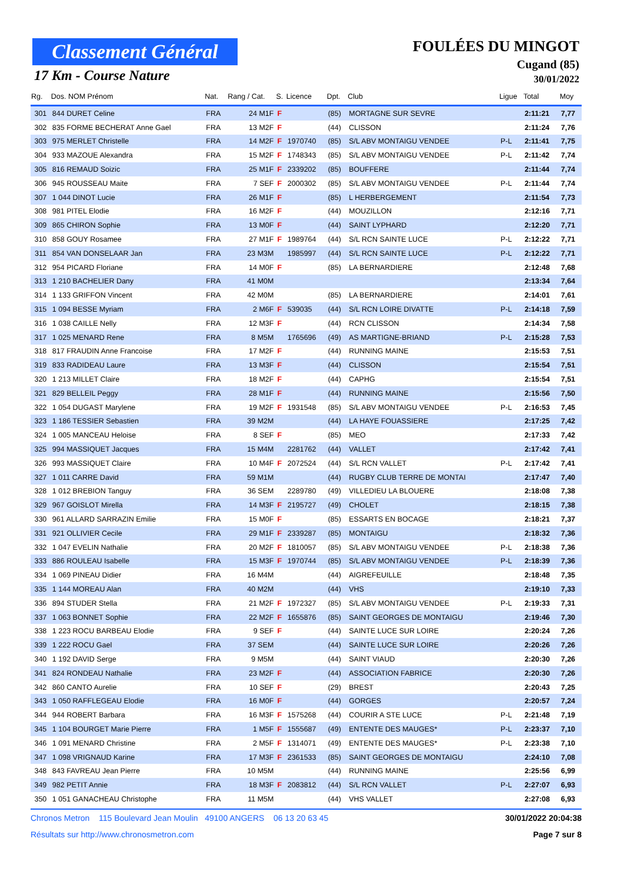Classement Général
17 Km - Course Nature
FOULÉES DU MINGOT
Cugand (85)
30/01/2022
| Rg. | Dos. NOM Prénom | Nat. | Rang / Cat. | S. | Licence | Dpt. | Club | Ligue | Total | Moy |
| --- | --- | --- | --- | --- | --- | --- | --- | --- | --- | --- |
| 301 | 844 DURET Celine | FRA | 24 M1F | F | | (85) | MORTAGNE SUR SEVRE | | 2:11:21 | 7,77 |
| 302 | 835 FORME BECHERAT Anne Gael | FRA | 13 M2F | F | | (44) | CLISSON | | 2:11:24 | 7,76 |
| 303 | 975 MERLET Christelle | FRA | 14 M2F | F | 1970740 | (85) | S/L ABV MONTAIGU VENDEE | P-L | 2:11:41 | 7,75 |
| 304 | 933 MAZOUE Alexandra | FRA | 15 M2F | F | 1748343 | (85) | S/L ABV MONTAIGU VENDEE | P-L | 2:11:42 | 7,74 |
| 305 | 816 REMAUD Soizic | FRA | 25 M1F | F | 2339202 | (85) | BOUFFERE | | 2:11:44 | 7,74 |
| 306 | 945 ROUSSEAU Maite | FRA | 7 SEF | F | 2000302 | (85) | S/L ABV MONTAIGU VENDEE | P-L | 2:11:44 | 7,74 |
| 307 | 1 044 DINOT Lucie | FRA | 26 M1F | F | | (85) | L HERBERGEMENT | | 2:11:54 | 7,73 |
| 308 | 981 PITEL Elodie | FRA | 16 M2F | F | | (44) | MOUZILLON | | 2:12:16 | 7,71 |
| 309 | 865 CHIRON Sophie | FRA | 13 M0F | F | | (44) | SAINT LYPHARD | | 2:12:20 | 7,71 |
| 310 | 858 GOUY Rosamee | FRA | 27 M1F | F | 1989764 | (44) | S/L RCN SAINTE LUCE | P-L | 2:12:22 | 7,71 |
| 311 | 854 VAN DONSELAAR Jan | FRA | 23 M3M | | 1985997 | (44) | S/L RCN SAINTE LUCE | P-L | 2:12:22 | 7,71 |
| 312 | 954 PICARD Floriane | FRA | 14 M0F | F | | (85) | LA BERNARDIERE | | 2:12:48 | 7,68 |
| 313 | 1 210 BACHELIER Dany | FRA | 41 M0M | | | | | | 2:13:34 | 7,64 |
| 314 | 1 133 GRIFFON Vincent | FRA | 42 M0M | | | (85) | LA BERNARDIERE | | 2:14:01 | 7,61 |
| 315 | 1 094 BESSE Myriam | FRA | 2 M6F | F | 539035 | (44) | S/L RCN LOIRE DIVATTE | P-L | 2:14:18 | 7,59 |
| 316 | 1 038 CAILLE Nelly | FRA | 12 M3F | F | | (44) | RCN CLISSON | | 2:14:34 | 7,58 |
| 317 | 1 025 MENARD Rene | FRA | 8 M5M | | 1765696 | (49) | AS MARTIGNE-BRIAND | P-L | 2:15:28 | 7,53 |
| 318 | 817 FRAUDIN Anne Francoise | FRA | 17 M2F | F | | (44) | RUNNING MAINE | | 2:15:53 | 7,51 |
| 319 | 833 RADIDEAU Laure | FRA | 13 M3F | F | | (44) | CLISSON | | 2:15:54 | 7,51 |
| 320 | 1 213 MILLET Claire | FRA | 18 M2F | F | | (44) | CAPHG | | 2:15:54 | 7,51 |
| 321 | 829 BELLEIL Peggy | FRA | 28 M1F | F | | (44) | RUNNING MAINE | | 2:15:56 | 7,50 |
| 322 | 1 054 DUGAST Marylene | FRA | 19 M2F | F | 1931548 | (85) | S/L ABV MONTAIGU VENDEE | P-L | 2:16:53 | 7,45 |
| 323 | 1 186 TESSIER Sebastien | FRA | 39 M2M | | | (44) | LA HAYE FOUASSIERE | | 2:17:25 | 7,42 |
| 324 | 1 005 MANCEAU Heloise | FRA | 8 SEF | F | | (85) | MEO | | 2:17:33 | 7,42 |
| 325 | 994 MASSIQUET Jacques | FRA | 15 M4M | | 2281762 | (44) | VALLET | | 2:17:42 | 7,41 |
| 326 | 993 MASSIQUET Claire | FRA | 10 M4F | F | 2072524 | (44) | S/L RCN VALLET | P-L | 2:17:42 | 7,41 |
| 327 | 1 011 CARRE David | FRA | 59 M1M | | | (44) | RUGBY CLUB TERRE DE MONTAI | | 2:17:47 | 7,40 |
| 328 | 1 012 BREBION Tanguy | FRA | 36 SEM | | 2289780 | (49) | VILLEDIEU LA BLOUERE | | 2:18:08 | 7,38 |
| 329 | 967 GOISLOT Mirella | FRA | 14 M3F | F | 2195727 | (49) | CHOLET | | 2:18:15 | 7,38 |
| 330 | 961 ALLARD SARRAZIN Emilie | FRA | 15 M0F | F | | (85) | ESSARTS EN BOCAGE | | 2:18:21 | 7,37 |
| 331 | 921 OLLIVIER Cecile | FRA | 29 M1F | F | 2339287 | (85) | MONTAIGU | | 2:18:32 | 7,36 |
| 332 | 1 047 EVELIN Nathalie | FRA | 20 M2F | F | 1810057 | (85) | S/L ABV MONTAIGU VENDEE | P-L | 2:18:38 | 7,36 |
| 333 | 886 ROULEAU Isabelle | FRA | 15 M3F | F | 1970744 | (85) | S/L ABV MONTAIGU VENDEE | P-L | 2:18:39 | 7,36 |
| 334 | 1 069 PINEAU Didier | FRA | 16 M4M | | | (44) | AIGREFEUILLE | | 2:18:48 | 7,35 |
| 335 | 1 144 MOREAU Alan | FRA | 40 M2M | | | (44) | VHS | | 2:19:10 | 7,33 |
| 336 | 894 STUDER Stella | FRA | 21 M2F | F | 1972327 | (85) | S/L ABV MONTAIGU VENDEE | P-L | 2:19:33 | 7,31 |
| 337 | 1 063 BONNET Sophie | FRA | 22 M2F | F | 1655876 | (85) | SAINT GEORGES DE MONTAIGU | | 2:19:46 | 7,30 |
| 338 | 1 223 ROCU BARBEAU Elodie | FRA | 9 SEF | F | | (44) | SAINTE LUCE SUR LOIRE | | 2:20:24 | 7,26 |
| 339 | 1 222 ROCU Gael | FRA | 37 SEM | | | (44) | SAINTE LUCE SUR LOIRE | | 2:20:26 | 7,26 |
| 340 | 1 192 DAVID Serge | FRA | 9 M5M | | | (44) | SAINT VIAUD | | 2:20:30 | 7,26 |
| 341 | 824 RONDEAU Nathalie | FRA | 23 M2F | F | | (44) | ASSOCIATION FABRICE | | 2:20:30 | 7,26 |
| 342 | 860 CANTO Aurelie | FRA | 10 SEF | F | | (29) | BREST | | 2:20:43 | 7,25 |
| 343 | 1 050 RAFFLEGEAU Elodie | FRA | 16 M0F | F | | (44) | GORGES | | 2:20:57 | 7,24 |
| 344 | 944 ROBERT Barbara | FRA | 16 M3F | F | 1575268 | (44) | COURIR A STE LUCE | P-L | 2:21:48 | 7,19 |
| 345 | 1 104 BOURGET Marie Pierre | FRA | 1 M5F | F | 1555687 | (49) | ENTENTE DES MAUGES* | P-L | 2:23:37 | 7,10 |
| 346 | 1 091 MENARD Christine | FRA | 2 M5F | F | 1314071 | (49) | ENTENTE DES MAUGES* | P-L | 2:23:38 | 7,10 |
| 347 | 1 098 VRIGNAUD Karine | FRA | 17 M3F | F | 2361533 | (85) | SAINT GEORGES DE MONTAIGU | | 2:24:10 | 7,08 |
| 348 | 843 FAVREAU Jean Pierre | FRA | 10 M5M | | | (44) | RUNNING MAINE | | 2:25:56 | 6,99 |
| 349 | 982 PETIT Annie | FRA | 18 M3F | F | 2083812 | (44) | S/L RCN VALLET | P-L | 2:27:07 | 6,93 |
| 350 | 1 051 GANACHEAU Christophe | FRA | 11 M5M | | | (44) | VHS VALLET | | 2:27:08 | 6,93 |
Chronos Metron 115 Boulevard Jean Moulin 49100 ANGERS 06 13 20 63 45 30/01/2022 20:04:38
Résultats sur http://www.chronosmetron.com Page 7 sur 8